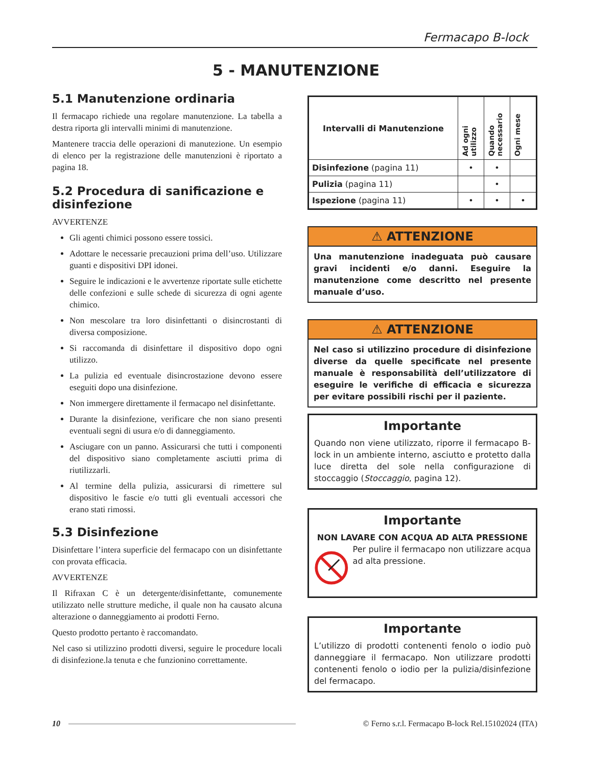Fermacapo B-lock
5 - MANUTENZIONE
5.1 Manutenzione ordinaria
Il fermacapo richiede una regolare manutenzione. La tabella a destra riporta gli intervalli minimi di manutenzione.
Mantenere traccia delle operazioni di manutezione. Un esempio di elenco per la registrazione delle manutenzioni è riportato a pagina 18.
5.2 Procedura di sanificazione e disinfezione
AVVERTENZE
Gli agenti chimici possono essere tossici.
Adottare le necessarie precauzioni prima dell’uso. Utilizzare guanti e dispositivi DPI idonei.
Seguire le indicazioni e le avvertenze riportate sulle etichette delle confezioni e sulle schede di sicurezza di ogni agente chimico.
Non mescolare tra loro disinfettanti o disincrostanti di diversa composizione.
Si raccomanda di disinfettare il dispositivo dopo ogni utilizzo.
La pulizia ed eventuale disincrostazione devono essere eseguiti dopo una disinfezione.
Non immergere direttamente il fermacapo nel disinfettante.
Durante la disinfezione, verificare che non siano presenti eventuali segni di usura e/o di danneggiamento.
Asciugare con un panno. Assicurarsi che tutti i componenti del dispositivo siano completamente asciutti prima di riutilizzarli.
Al termine della pulizia, assicurarsi di rimettere sul dispositivo le fascie e/o tutti gli eventuali accessori che erano stati rimossi.
5.3 Disinfezione
Disinfettare l’intera superficie del fermacapo con un disinfettante con provata efficacia.
AVVERTENZE
Il Rifraxan C è un detergente/disinfettante, comunemente utilizzato nelle strutture mediche, il quale non ha causato alcuna alterazione o danneggiamento ai prodotti Ferno.
Questo prodotto pertanto è raccomandato.
Nel caso si utilizzino prodotti diversi, seguire le procedure locali di disinfezione.la tenuta e che funzionino correttamente.
| Intervalli di Manutenzione | Ad ogni utilizzo | Quando necessario | Ogni mese |
| --- | --- | --- | --- |
| Disinfezione (pagina 11) | • | • | |
| Pulizia (pagina 11) | | • | |
| Ispezione (pagina 11) | • | • | • |
⚠ ATTENZIONE
Una manutenzione inadeguata può causare gravi incidenti e/o danni. Eseguire la manutenzione come descritto nel presente manuale d’uso.
⚠ ATTENZIONE
Nel caso si utilizzino procedure di disinfezione diverse da quelle specificate nel presente manuale è responsabilità dell’utilizzatore di eseguire le verifiche di efficacia e sicurezza per evitare possibili rischi per il paziente.
Importante
Quando non viene utilizzato, riporre il fermacapo B-lock in un ambiente interno, asciutto e protetto dalla luce diretta del sole nella configurazione di stoccaggio (Stoccaggio, pagina 12).
Importante
NON LAVARE CON ACQUA AD ALTA PRESSIONE
Per pulire il fermacapo non utilizzare acqua ad alta pressione.
Importante
L’utilizzo di prodotti contenenti fenolo o iodio può danneggiare il fermacapo. Non utilizzare prodotti contenenti fenolo o iodio per la pulizia/disinfezione del fermacapo.
10
© Ferno s.r.l. Fermacapo B-lock Rel.15102024 (ITA)